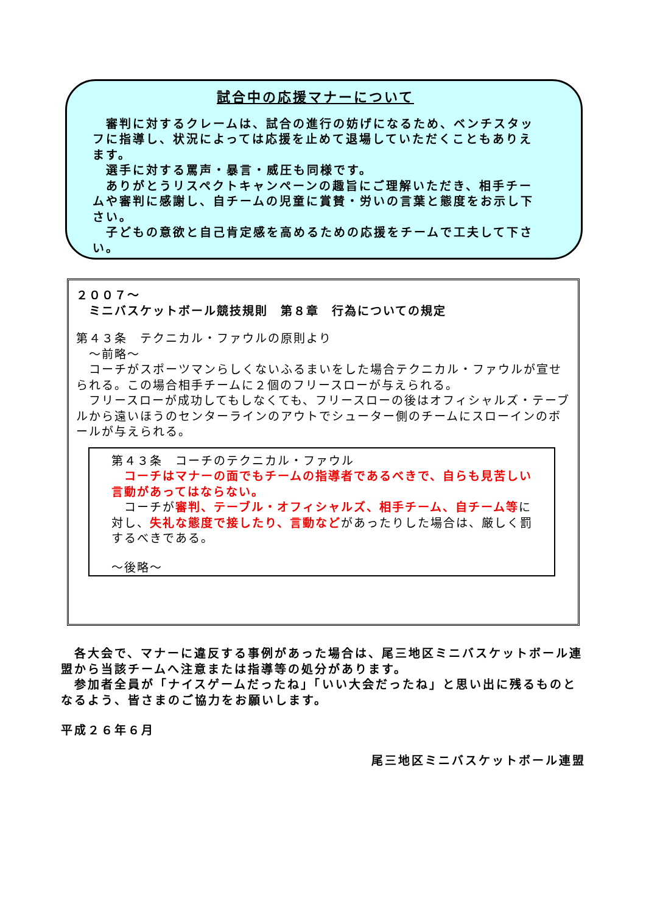試合中の応援マナーについて
　審判に対するクレームは、試合の進行の妨げになるため、ベンチスタッフに指導し、状況によっては応援を止めて退場していただくこともありえます。
　選手に対する罵声・暴言・威圧も同様です。
　ありがとうリスペクトキャンペーンの趣旨にご理解いただき、相手チームや審判に感謝し、自チームの児童に賞賛・労いの言葉と態度をお示し下さい。
　子どもの意欲と自己肯定感を高めるための応援をチームで工夫して下さい。
２００７～
　ミニバスケットボール競技規則　第８章　行為についての規定
第４３条　テクニカル・ファウルの原則より
　～前略～
　コーチがスポーツマンらしくないふるまいをした場合テクニカル・ファウルが宣せられる。この場合相手チームに２個のフリースローが与えられる。
　フリースローが成功してもしなくても、フリースローの後はオフィシャルズ・テーブルから遠いほうのセンターラインのアウトでシューター側のチームにスローインのボールが与えられる。
第４３条　コーチのテクニカル・ファウル
　コーチはマナーの面でもチームの指導者であるべきで、自らも見苦しい言動があってはならない。
　コーチが審判、テーブル・オフィシャルズ、相手チーム、自チーム等に対し、失礼な態度で接したり、言動などがあったりした場合は、厳しく罰するべきである。
～後略～
　各大会で、マナーに違反する事例があった場合は、尾三地区ミニバスケットボール連盟から当該チームへ注意または指導等の処分があります。
　参加者全員が「ナイスゲームだったね」「いい大会だったね」と思い出に残るものとなるよう、皆さまのご協力をお願いします。
平成２６年６月
尾三地区ミニバスケットボール連盟